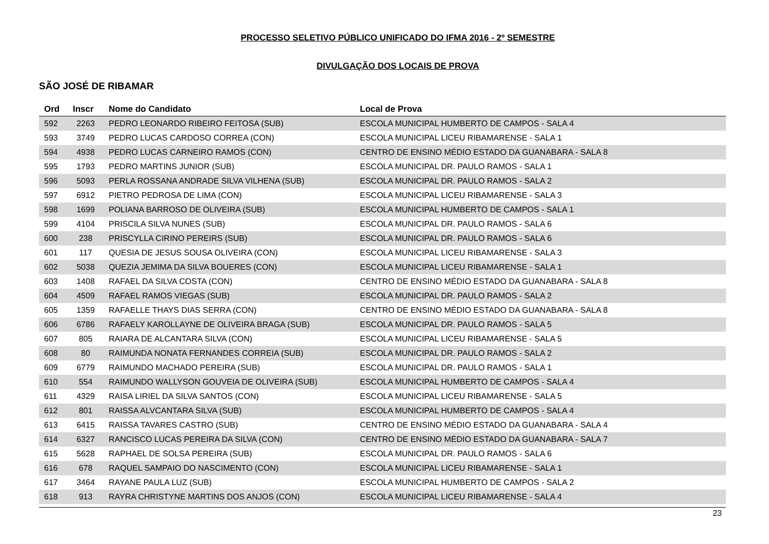PROCESSO SELETIVO PÚBLICO UNIFICADO DO IFMA 2016 - 2º SEMESTRE
DIVULGAÇÃO DOS LOCAIS DE PROVA
SÃO JOSÉ DE RIBAMAR
| Ord | Inscr | Nome do Candidato | Local de Prova |
| --- | --- | --- | --- |
| 592 | 2263 | PEDRO LEONARDO RIBEIRO FEITOSA (SUB) | ESCOLA MUNICIPAL HUMBERTO DE CAMPOS - SALA 4 |
| 593 | 3749 | PEDRO LUCAS CARDOSO CORREA (CON) | ESCOLA MUNICIPAL LICEU RIBAMARENSE - SALA 1 |
| 594 | 4938 | PEDRO LUCAS CARNEIRO RAMOS (CON) | CENTRO DE ENSINO MÉDIO ESTADO DA GUANABARA - SALA 8 |
| 595 | 1793 | PEDRO MARTINS JUNIOR (SUB) | ESCOLA MUNICIPAL DR. PAULO RAMOS - SALA 1 |
| 596 | 5093 | PERLA ROSSANA ANDRADE SILVA VILHENA (SUB) | ESCOLA MUNICIPAL DR. PAULO RAMOS - SALA 2 |
| 597 | 6912 | PIETRO PEDROSA DE LIMA (CON) | ESCOLA MUNICIPAL LICEU RIBAMARENSE - SALA 3 |
| 598 | 1699 | POLIANA BARROSO DE OLIVEIRA (SUB) | ESCOLA MUNICIPAL HUMBERTO DE CAMPOS - SALA 1 |
| 599 | 4104 | PRISCILA SILVA NUNES (SUB) | ESCOLA MUNICIPAL DR. PAULO RAMOS - SALA 6 |
| 600 | 238 | PRISCYLLA CIRINO PEREIRS (SUB) | ESCOLA MUNICIPAL DR. PAULO RAMOS - SALA 6 |
| 601 | 117 | QUESIA DE JESUS SOUSA OLIVEIRA (CON) | ESCOLA MUNICIPAL LICEU RIBAMARENSE - SALA 3 |
| 602 | 5038 | QUEZIA JEMIMA DA SILVA BOUERES (CON) | ESCOLA MUNICIPAL LICEU RIBAMARENSE - SALA 1 |
| 603 | 1408 | RAFAEL DA SILVA COSTA (CON) | CENTRO DE ENSINO MÉDIO ESTADO DA GUANABARA - SALA 8 |
| 604 | 4509 | RAFAEL RAMOS VIEGAS (SUB) | ESCOLA MUNICIPAL DR. PAULO RAMOS - SALA 2 |
| 605 | 1359 | RAFAELLE THAYS DIAS SERRA (CON) | CENTRO DE ENSINO MÉDIO ESTADO DA GUANABARA - SALA 8 |
| 606 | 6786 | RAFAELY KAROLLAYNE DE OLIVEIRA BRAGA (SUB) | ESCOLA MUNICIPAL DR. PAULO RAMOS - SALA 5 |
| 607 | 805 | RAIARA DE ALCANTARA SILVA (CON) | ESCOLA MUNICIPAL LICEU RIBAMARENSE - SALA 5 |
| 608 | 80 | RAIMUNDA NONATA FERNANDES CORREIA (SUB) | ESCOLA MUNICIPAL DR. PAULO RAMOS - SALA 2 |
| 609 | 6779 | RAIMUNDO MACHADO PEREIRA (SUB) | ESCOLA MUNICIPAL DR. PAULO RAMOS - SALA 1 |
| 610 | 554 | RAIMUNDO WALLYSON GOUVEIA DE OLIVEIRA (SUB) | ESCOLA MUNICIPAL HUMBERTO DE CAMPOS - SALA 4 |
| 611 | 4329 | RAISA LIRIEL DA SILVA SANTOS (CON) | ESCOLA MUNICIPAL LICEU RIBAMARENSE - SALA 5 |
| 612 | 801 | RAISSA ALVCANTARA SILVA (SUB) | ESCOLA MUNICIPAL HUMBERTO DE CAMPOS - SALA 4 |
| 613 | 6415 | RAISSA TAVARES CASTRO (SUB) | CENTRO DE ENSINO MÉDIO ESTADO DA GUANABARA - SALA 4 |
| 614 | 6327 | RANCISCO LUCAS PEREIRA DA SILVA (CON) | CENTRO DE ENSINO MÉDIO ESTADO DA GUANABARA - SALA 7 |
| 615 | 5628 | RAPHAEL DE SOLSA PEREIRA (SUB) | ESCOLA MUNICIPAL DR. PAULO RAMOS - SALA 6 |
| 616 | 678 | RAQUEL SAMPAIO DO NASCIMENTO (CON) | ESCOLA MUNICIPAL LICEU RIBAMARENSE - SALA 1 |
| 617 | 3464 | RAYANE PAULA LUZ (SUB) | ESCOLA MUNICIPAL HUMBERTO DE CAMPOS - SALA 2 |
| 618 | 913 | RAYRA CHRISTYNE MARTINS DOS ANJOS (CON) | ESCOLA MUNICIPAL LICEU RIBAMARENSE - SALA 4 |
23